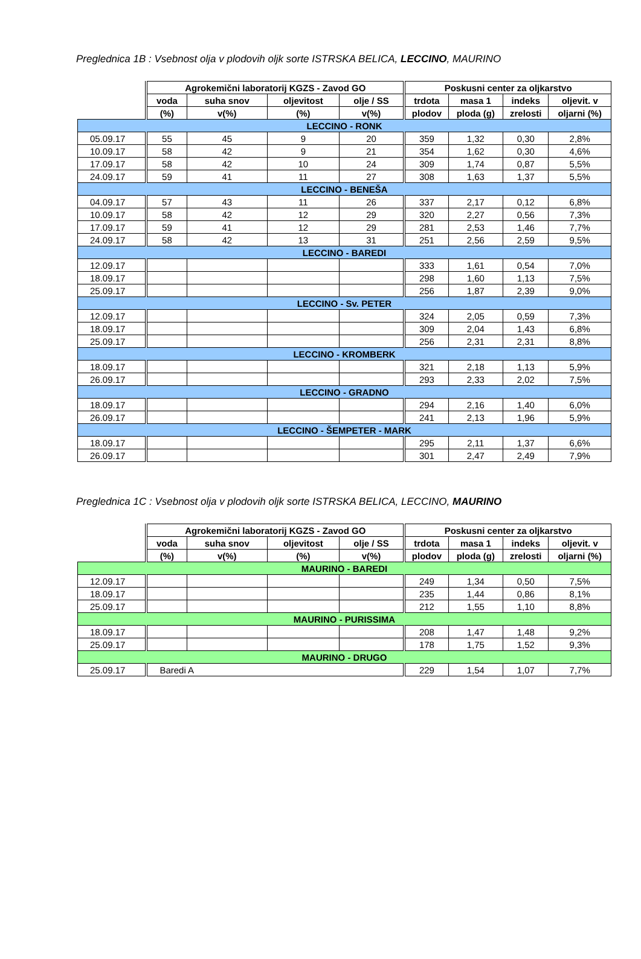Preglednica 1B : Vsebnost olja v plodovih oljk sorte ISTRSKA BELICA, LECCINO, MAURINO
| | Agrokemični laboratorij KGZS - Zavod GO | | | | Poskusni center za oljkarstvo | | | |
| --- | --- | --- | --- | --- | --- | --- | --- | --- |
| | voda | suha snov | oljevitost | olje / SS | trdota | masa 1 | indeks | oljevit. v |
| | (%) | v(%) | (%) | v(%) | plodov | ploda (g) | zrelosti | oljarni (%) |
| LECCINO - RONK | | | | | | | | |
| 05.09.17 | 55 | 45 | 9 | 20 | 359 | 1,32 | 0,30 | 2,8% |
| 10.09.17 | 58 | 42 | 9 | 21 | 354 | 1,62 | 0,30 | 4,6% |
| 17.09.17 | 58 | 42 | 10 | 24 | 309 | 1,74 | 0,87 | 5,5% |
| 24.09.17 | 59 | 41 | 11 | 27 | 308 | 1,63 | 1,37 | 5,5% |
| LECCINO - BENEŠA | | | | | | | | |
| 04.09.17 | 57 | 43 | 11 | 26 | 337 | 2,17 | 0,12 | 6,8% |
| 10.09.17 | 58 | 42 | 12 | 29 | 320 | 2,27 | 0,56 | 7,3% |
| 17.09.17 | 59 | 41 | 12 | 29 | 281 | 2,53 | 1,46 | 7,7% |
| 24.09.17 | 58 | 42 | 13 | 31 | 251 | 2,56 | 2,59 | 9,5% |
| LECCINO - BAREDI | | | | | | | | |
| 12.09.17 | | | | | 333 | 1,61 | 0,54 | 7,0% |
| 18.09.17 | | | | | 298 | 1,60 | 1,13 | 7,5% |
| 25.09.17 | | | | | 256 | 1,87 | 2,39 | 9,0% |
| LECCINO - Sv. PETER | | | | | | | | |
| 12.09.17 | | | | | 324 | 2,05 | 0,59 | 7,3% |
| 18.09.17 | | | | | 309 | 2,04 | 1,43 | 6,8% |
| 25.09.17 | | | | | 256 | 2,31 | 2,31 | 8,8% |
| LECCINO - KROMBERK | | | | | | | | |
| 18.09.17 | | | | | 321 | 2,18 | 1,13 | 5,9% |
| 26.09.17 | | | | | 293 | 2,33 | 2,02 | 7,5% |
| LECCINO - GRADNO | | | | | | | | |
| 18.09.17 | | | | | 294 | 2,16 | 1,40 | 6,0% |
| 26.09.17 | | | | | 241 | 2,13 | 1,96 | 5,9% |
| LECCINO - ŠEMPETER - MARK | | | | | | | | |
| 18.09.17 | | | | | 295 | 2,11 | 1,37 | 6,6% |
| 26.09.17 | | | | | 301 | 2,47 | 2,49 | 7,9% |
Preglednica 1C : Vsebnost olja v plodovih oljk sorte ISTRSKA BELICA, LECCINO, MAURINO
| | Agrokemični laboratorij KGZS - Zavod GO | | | | Poskusni center za oljkarstvo | | | |
| --- | --- | --- | --- | --- | --- | --- | --- | --- |
| | voda | suha snov | oljevitost | olje / SS | trdota | masa 1 | indeks | oljevit. v |
| | (%) | v(%) | (%) | v(%) | plodov | ploda (g) | zrelosti | oljarni (%) |
| MAURINO - BAREDI | | | | | | | | |
| 12.09.17 | | | | | 249 | 1,34 | 0,50 | 7,5% |
| 18.09.17 | | | | | 235 | 1,44 | 0,86 | 8,1% |
| 25.09.17 | | | | | 212 | 1,55 | 1,10 | 8,8% |
| MAURINO - PURISSIMA | | | | | | | | |
| 18.09.17 | | | | | 208 | 1,47 | 1,48 | 9,2% |
| 25.09.17 | | | | | 178 | 1,75 | 1,52 | 9,3% |
| MAURINO - DRUGO | | | | | | | | |
| 25.09.17 | Baredi A | | | | 229 | 1,54 | 1,07 | 7,7% |